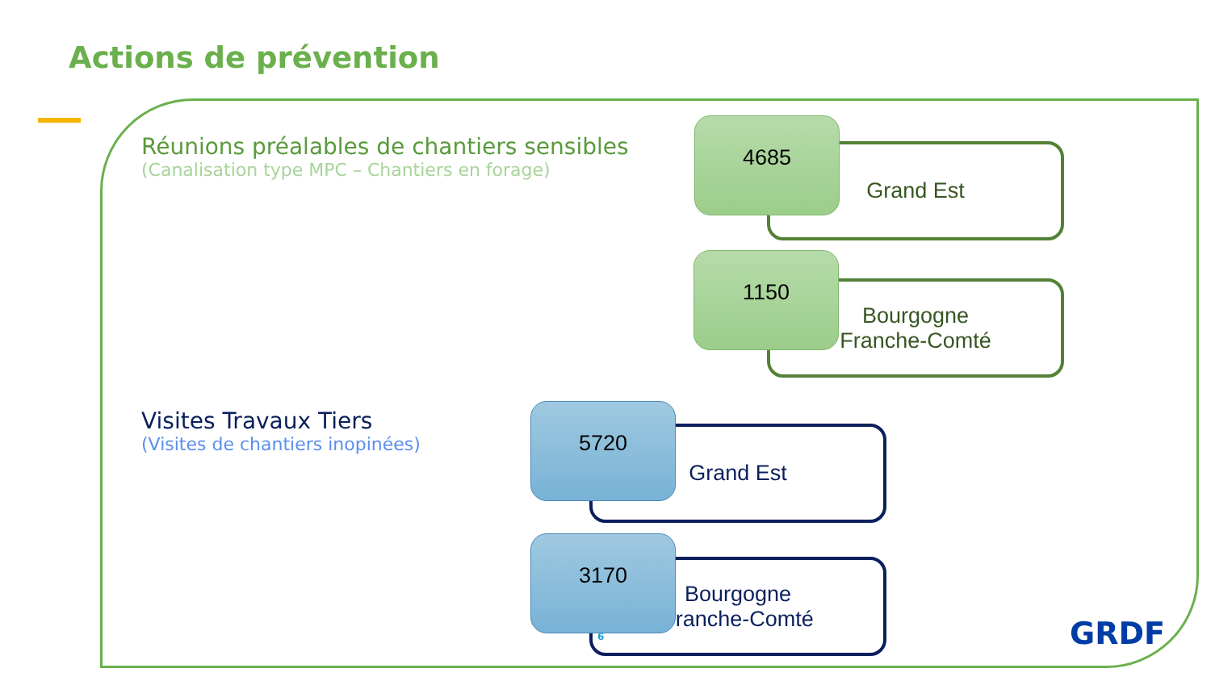Actions de prévention
Réunions préalables de chantiers sensibles
(Canalisation type MPC – Chantiers en forage)
Grand Est
4685
Bourgogne
Franche-Comté
1150
Visites Travaux Tiers
(Visites de chantiers inopinées)
Grand Est
5720
Bourgogne
Franche-Comté
3170
6 GRDF